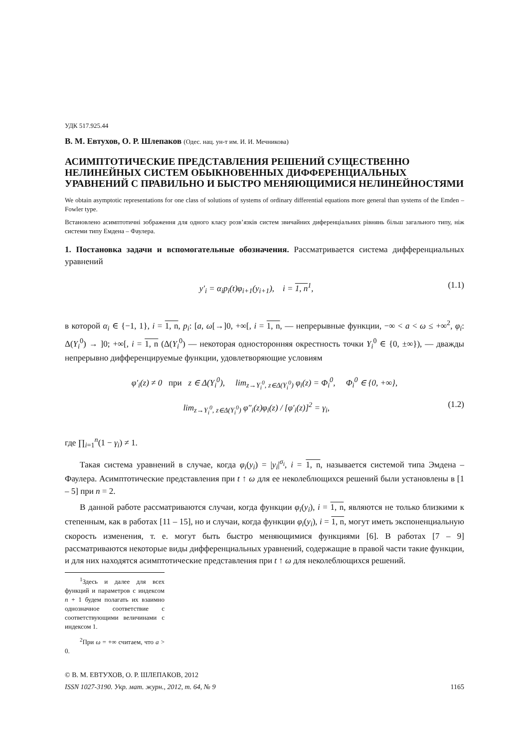УДК 517.925.44
В. М. Евтухов, О. Р. Шлепаков (Одес. нац. ун-т им. И. И. Мечникова)
АСИМПТОТИЧЕСКИЕ ПРЕДСТАВЛЕНИЯ РЕШЕНИЙ СУЩЕСТВЕННО НЕЛИНЕЙНЫХ СИСТЕМ ОБЫКНОВЕННЫХ ДИФФЕРЕНЦИАЛЬНЫХ УРАВНЕНИЙ С ПРАВИЛЬНО И БЫСТРО МЕНЯЮЩИМИСЯ НЕЛИНЕЙНОСТЯМИ
We obtain asymptotic representations for one class of solutions of systems of ordinary differential equations more general than systems of the Emden – Fowler type.
Встановлено асимптотичні зображення для одного класу розв’язків систем звичайних диференціальних рівнянь більш загального типу, ніж системи типу Емдена – Фаулера.
1. Постановка задачи и вспомогательные обозначения. Рассматривается система дифференциальных уравнений
y′<sub>i</sub> = α<sub>i</sub>p<sub>i</sub>(t)φ<sub>i+1</sub>(y<sub>i+1</sub>), i = 1, n<sup>1</sup>, (1.1)
в которой α<sub>i</sub> ∈ {−1, 1}, i = 1, n, p<sub>i</sub>: [a, ω[→]0, +∞[, i = 1, n, — непрерывные функции, −∞ < a < ω ≤ +∞<sup>2</sup>, φ<sub>i</sub>: Δ(Y<sub>i</sub><sup>0</sup>) → ]0; +∞[, i = 1, n (Δ(Y<sub>i</sub><sup>0</sup>) — некоторая односторонняя окрестность точки Y<sub>i</sub><sup>0</sup> ∈ {0, ±∞}), — дважды непрерывно дифференцируемые функции, удовлетворяющие условиям
φ′<sub>i</sub>(z) ≠ 0 при z ∈ Δ(Y<sub>i</sub><sup>0</sup>), lim<sub>z→Y<sub>i</sub><sup>0</sup>, z∈Δ(Y<sub>i</sub><sup>0</sup>)</sub> φ<sub>i</sub>(z) = Φ<sub>i</sub><sup>0</sup>, Φ<sub>i</sub><sup>0</sup> ∈ {0, +∞},
lim<sub>z→Y<sub>i</sub><sup>0</sup>, z∈Δ(Y<sub>i</sub><sup>0</sup>)</sub> φ″<sub>i</sub>(z)φ<sub>i</sub>(z) / [φ′<sub>i</sub>(z)]<sup>2</sup> = γ<sub>i</sub>, (1.2)
где ∏<sub>i=1</sub><sup>n</sup>(1 − γ<sub>i</sub>) ≠ 1.
Такая система уравнений в случае, когда φ<sub>i</sub>(y<sub>i</sub>) = |y<sub>i</sub>|<sup>σ<sub>i</sub></sup>, i = 1, n, называется системой типа Эмдена – Фаулера. Асимптотические представления при t ↑ ω для ее неколеблющихся решений были установлены в [1 – 5] при n = 2.
В данной работе рассматриваются случаи, когда функции φ<sub>i</sub>(y<sub>i</sub>), i = 1, n, являются не только близкими к степенным, как в работах [11 – 15], но и случаи, когда функции φ<sub>i</sub>(y<sub>i</sub>), i = 1, n, могут иметь экспоненциальную скорость изменения, т. е. могут быть быстро меняющимися функциями [6]. В работах [7 – 9] рассматриваются некоторые виды дифференциальных уравнений, содержащие в правой части такие функции, и для них находятся асимптотические представления при t ↑ ω для неколеблющихся решений.
<sup>1</sup> Здесь и далее для всех функций и параметров с индексом n + 1 будем полагать их взаимно однозначное соответствие с соответствующими величинами с индексом 1.
<sup>2</sup> При ω = +∞ считаем, что a > 0.
© В. М. ЕВТУХОВ, О. Р. ШЛЕПАКОВ, 2012
ISSN 1027-3190. Укр. мат. журн., 2012, т. 64, № 9 1165